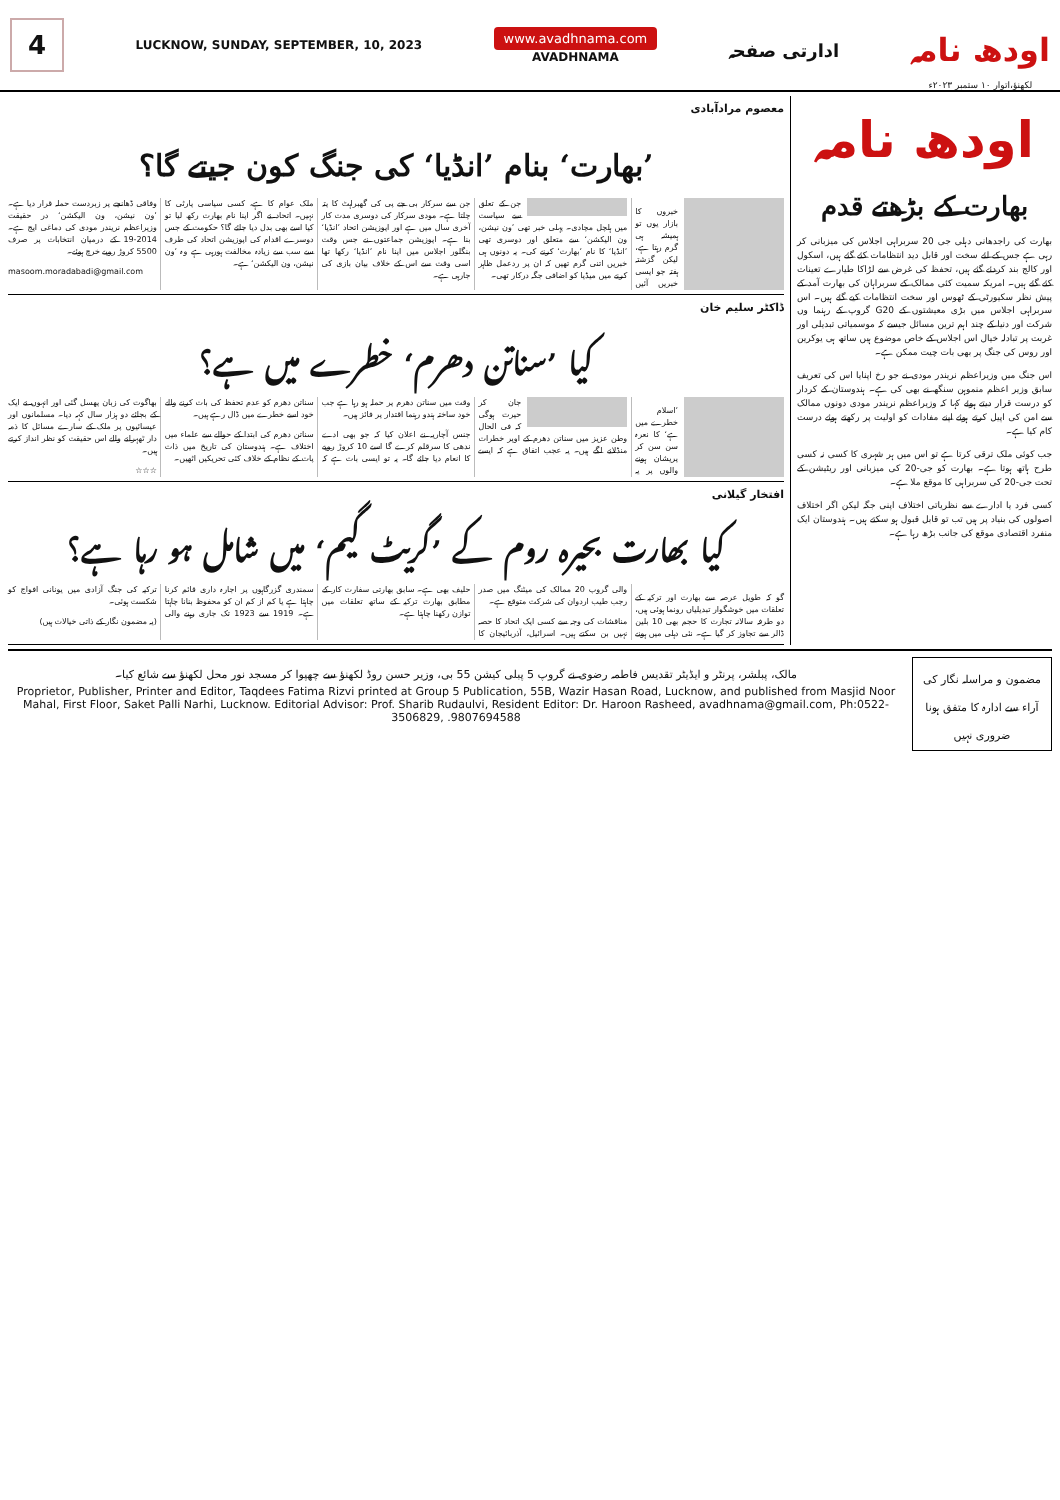4
LUCKNOW, SUNDAY, SEPTEMBER, 10, 2023
www.avadhnama.com
AVADHNAMA
ادارتی صفحہ
اودھ نامہ
لکھنؤ،اتوار ۱۰ ستمبر ۲۰۲۳ء
اودھ نامہ
بھارت کے بڑھتے قدم
بھارت کی راجدھانی دہلی جی 20 سربراہی اجلاس کی میزبانی کر رہی ہے جس کے لئے سخت اور قابل دید انتظامات کئے گئے ہیں، اسکول اور کالج بند کردئے گئے ہیں، تحفظ کی غرض سے لڑاکا طیارے تعینات کئے گئے ہیں۔ امریکہ سمیت کئی ممالک کے سربراہان کی بھارت آمد کے پیش نظر سکیورٹی کے ٹھوس اور سخت انتظامات کیے گئے ہیں۔ اس سربراہی اجلاس میں بڑی معیشتوں کے G20 گروپ کے رہنما وں شرکت اور دنیا کے چند اہم ترین مسائل جیسے کہ موسمیاتی تبدیلی اور غربت پر تبادلہ خیال اس اجلاس کے خاص موضوع ہیں ساتھ ہی یوکرین اور روس کی جنگ پر بھی بات چیت ممکن ہے۔
اس جنگ میں وزیراعظم نریندر مودی نے جو رخ اپنایا اس کی تعریف سابق وزیر اعظم منموہن سنگھ نے بھی کی ہے۔ ہندوستان کے کردار کو درست قرار دیتے ہوئے کہا کہ وزیراعظم نریندر مودی دونوں ممالک سے امن کی اپیل کرتے ہوئے اپنے مفادات کو اولیت پر رکھتے ہوئے درست کام کیا ہے۔
جب کوئی ملک ترقی کرتا ہے تو اس میں ہر شہری کا کسی نہ کسی طرح ہاتھ ہوتا ہے۔ بھارت کو جی-20 کی میزبانی اور ریٹیشن کے تحت جی-20 کی سربراہی کا موقع ملا ہے۔
کسی فرد یا ادارے سے نظریاتی اختلاف اپنی جگہ لیکن اگر اختلاف اصولوں کی بنیاد پر ہیں تب تو قابل قبول ہو سکتے ہیں۔ ہندوستان ایک منفرد اقتصادی موقع کی جانب بڑھ رہا ہے۔
معصوم مرادآبادی
’بھارت‘ بنام ’انڈیا‘ کی جنگ کون جیتے گا؟
خبروں کا بازار یوں تو ہمیشہ ہی گرم رہتا ہے، لیکن گزشتہ ہفتہ جو ایسی خبریں آئیں جن کے تعلق سے سیاست میں ہلچل مچادی۔ پہلی خبر تھی ’ون نیشن، ون الیکشن‘ سے متعلق اور دوسری تھی ’انڈیا‘ کا نام ’بھارت‘ کرنے کی۔ یہ دونوں ہی خبریں اتنی گرم تھیں کہ ان پر ردعمل ظاہر کرنے میں میڈیا کو اضافی جگہ درکار تھی۔
جن سے سرکار بی جے پی کی گھبراہٹ کا پتہ چلتا ہے۔ مودی سرکار کی دوسری مدت کار آخری سال میں ہے اور اپوزیشن اتحاد ’انڈیا‘ بنا ہے۔ اپوزیشن جماعتوں نے جس وقت بنگلور اجلاس میں اپنا نام ’انڈیا‘ رکھا تھا اسی وقت سے اس کے خلاف بیان بازی کی جارہی ہے۔
ملک عوام کا ہے، کسی سیاسی پارٹی کا نہیں۔ اتحاد نے اگر اپنا نام بھارت رکھ لیا تو کیا اسے بھی بدل دیا جائے گا؟ حکومت کے جس دوسرے اقدام کی اپوزیشن اتحاد کی طرف سے سب سے زیادہ مخالفت ہورہی ہے وہ ’ون نیشن، ون الیکشن‘ ہے۔
وفاقی ڈھانچے پر زبردست حملہ قرار دیا ہے۔ ’ون نیشن، ون الیکشن‘ در حقیقت وزیراعظم نریندر مودی کی دماغی اپج ہے۔ 2014-19 کے درمیان انتخابات پر صرف 5500 کروڑ روپے خرچ ہوئے۔
masoom.moradabadi@gmail.com
ڈاکٹر سلیم خان
کیا ’سناتن دھرم‘ خطرے میں ہے؟
’اسلام خطرے میں ہے‘ کا نعرہ سن سن کر پریشان ہونے والوں پر یہ جان کر حیرت ہوگی کہ فی الحال وطن عزیز میں سناتن دھرم کے اوپر خطرات منڈلانے لگے ہیں۔ یہ عجب اتفاق ہے کہ ایسے وقت میں سناتن دھرم پر حملہ ہو رہا ہے جب خود ساختہ ہندو رہنما اقتدار پر فائز ہیں۔
جنس آچاریہ نے اعلان کیا کہ جو بھی ادے ندھی کا سرقلم کرے گا اسے 10 کروڑ روپے کا انعام دیا جائے گا۔ یہ تو ایسی بات ہے کہ سناتن دھرم کو عدم تحفظ کی بات کرنے والے خود اسے خطرے میں ڈال رہے ہیں۔
سناتن دھرم کی ابتدا کے حوالے سے علماء میں اختلاف ہے۔ ہندوستان کی تاریخ میں ذات پات کے نظام کے خلاف کئی تحریکیں اٹھیں۔
بھاگوت کی زبان پھسل گئی اور انہوں نے ایک کے بجائے دو ہزار سال کہہ دیا۔ مسلمانوں اور عیسائیوں پر ملک کے سارے مسائل کا ذمہ دار ٹھہرانے والے اس حقیقت کو نظر انداز کرتے ہیں۔
☆☆☆
افتخار گیلانی
کیا بھارت بحیرہ روم کے ’گریٹ گیم‘ میں شامل ہو رہا ہے؟
گو کہ طویل عرصہ سے بھارت اور ترکیہ کے تعلقات میں خوشگوار تبدیلیاں رونما ہوئی ہیں، دو طرفہ سالانہ تجارت کا حجم بھی 10 بلین ڈالر سے تجاوز کر گیا ہے۔ نئی دہلی میں ہونے والی گروپ 20 ممالک کی میٹنگ میں صدر رجب طیب اردوان کی شرکت متوقع ہے۔
مناقشات کی وجہ سے کسی ایک اتحاد کا حصہ نہیں بن سکتے ہیں۔ اسرائیل، آذربائیجان کا حلیف بھی ہے۔ سابق بھارتی سفارت کار کے مطابق بھارت ترکیہ کے ساتھ تعلقات میں توازن رکھنا چاہتا ہے۔
سمندری گزرگاہوں پر اجارہ داری قائم کرنا چاہتا ہے یا کم از کم ان کو محفوظ بنانا چاہتا ہے۔ 1919 سے 1923 تک جاری رہنے والی ترکیہ کی جنگ آزادی میں یونانی افواج کو شکست ہوئی۔
(یہ مضمون نگار کے ذاتی خیالات ہیں)
مالک، پبلشر، پرنٹر و ایڈیٹر تقدیس فاطمہ رضوی نے گروپ 5 پبلی کیشن 55 بی، وزیر حسن روڈ لکھنؤ سے چھپوا کر مسجد نور محل لکھنؤ سے شائع کیا۔
Proprietor, Publisher, Printer and Editor, Taqdees Fatima Rizvi printed at Group 5 Publication, 55B, Wazir Hasan Road, Lucknow, and published from Masjid Noor Mahal, First Floor, Saket Palli Narhi, Lucknow. Editorial Advisor: Prof. Sharib Rudaulvi, Resident Editor: Dr. Haroon Rasheed, avadhnama@gmail.com, Ph:0522-3506829, .9807694588
مضمون و مراسلہ نگار کی آراء سے ادارہ کا متفق ہونا ضروری نہیں